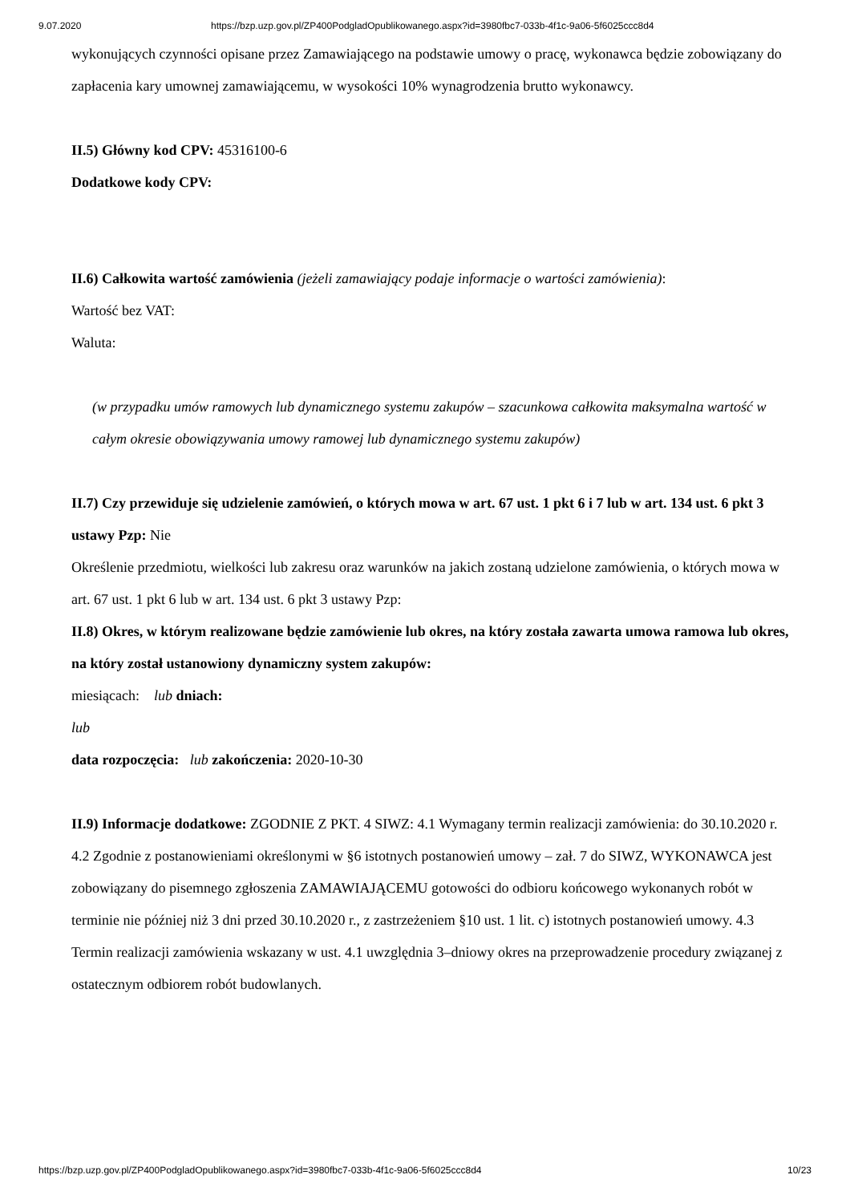9.07.2020 https://bzp.uzp.gov.pl/ZP400PodgladOpublikowanego.aspx?id=3980fbc7-033b-4f1c-9a06-5f6025ccc8d4
wykonujących czynności opisane przez Zamawiającego na podstawie umowy o pracę, wykonawca będzie zobowiązany do zapłacenia kary umownej zamawiającemu, w wysokości 10% wynagrodzenia brutto wykonawcy.
II.5) Główny kod CPV: 45316100-6
Dodatkowe kody CPV:
II.6) Całkowita wartość zamówienia (jeżeli zamawiający podaje informacje o wartości zamówienia):
Wartość bez VAT:
Waluta:
(w przypadku umów ramowych lub dynamicznego systemu zakupów – szacunkowa całkowita maksymalna wartość w całym okresie obowiązywania umowy ramowej lub dynamicznego systemu zakupów)
II.7) Czy przewiduje się udzielenie zamówień, o których mowa w art. 67 ust. 1 pkt 6 i 7 lub w art. 134 ust. 6 pkt 3 ustawy Pzp: Nie
Określenie przedmiotu, wielkości lub zakresu oraz warunków na jakich zostaną udzielone zamówienia, o których mowa w art. 67 ust. 1 pkt 6 lub w art. 134 ust. 6 pkt 3 ustawy Pzp:
II.8) Okres, w którym realizowane będzie zamówienie lub okres, na który została zawarta umowa ramowa lub okres, na który został ustanowiony dynamiczny system zakupów:
miesiącach: lub dniach:
lub
data rozpoczęcia: lub zakończenia: 2020-10-30
II.9) Informacje dodatkowe: ZGODNIE Z PKT. 4 SIWZ: 4.1 Wymagany termin realizacji zamówienia: do 30.10.2020 r. 4.2 Zgodnie z postanowieniami określonymi w §6 istotnych postanowień umowy – zał. 7 do SIWZ, WYKONAWCA jest zobowiązany do pisemnego zgłoszenia ZAMAWIAJĄCEMU gotowości do odbioru końcowego wykonanych robót w terminie nie później niż 3 dni przed 30.10.2020 r., z zastrzeżeniem §10 ust. 1 lit. c) istotnych postanowień umowy. 4.3 Termin realizacji zamówienia wskazany w ust. 4.1 uwzględnia 3–dniowy okres na przeprowadzenie procedury związanej z ostatecznym odbiorem robót budowlanych.
https://bzp.uzp.gov.pl/ZP400PodgladOpublikowanego.aspx?id=3980fbc7-033b-4f1c-9a06-5f6025ccc8d4 10/23